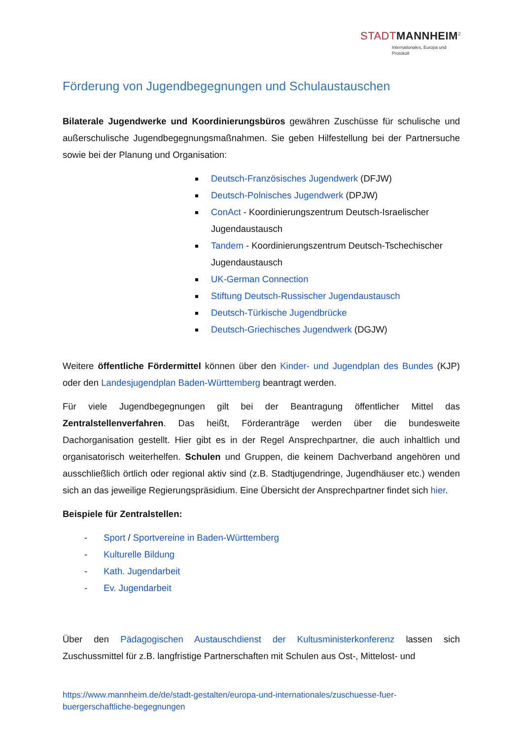STADTMANNHEIM<sup>2</sup>
Internationales, Europa und Protokoll
Förderung von Jugendbegegnungen und Schulaustauschen
Bilaterale Jugendwerke und Koordinierungsbüros gewähren Zuschüsse für schulische und außerschulische Jugendbegegnungsmaßnahmen. Sie geben Hilfestellung bei der Partnersuche sowie bei der Planung und Organisation:
Deutsch-Französisches Jugendwerk (DFJW)
Deutsch-Polnisches Jugendwerk (DPJW)
ConAct - Koordinierungszentrum Deutsch-Israelischer Jugendaustausch
Tandem - Koordinierungszentrum Deutsch-Tschechischer Jugendaustausch
UK-German Connection
Stiftung Deutsch-Russischer Jugendaustausch
Deutsch-Türkische Jugendbrücke
Deutsch-Griechisches Jugendwerk (DGJW)
Weitere öffentliche Fördermittel können über den Kinder- und Jugendplan des Bundes (KJP) oder den Landesjugendplan Baden-Württemberg beantragt werden.
Für viele Jugendbegegnungen gilt bei der Beantragung öffentlicher Mittel das Zentralstellenverfahren. Das heißt, Förderanträge werden über die bundesweite Dachorganisation gestellt. Hier gibt es in der Regel Ansprechpartner, die auch inhaltlich und organisatorisch weiterhelfen. Schulen und Gruppen, die keinem Dachverband angehören und ausschließlich örtlich oder regional aktiv sind (z.B. Stadtjugendringe, Jugendhäuser etc.) wenden sich an das jeweilige Regierungspräsidium. Eine Übersicht der Ansprechpartner findet sich hier.
Beispiele für Zentralstellen:
- Sport / Sportvereine in Baden-Württemberg
- Kulturelle Bildung
- Kath. Jugendarbeit
- Ev. Jugendarbeit
Über den Pädagogischen Austauschdienst der Kultusministerkonferenz lassen sich Zuschussmittel für z.B. langfristige Partnerschaften mit Schulen aus Ost-, Mittelost- und
https://www.mannheim.de/de/stadt-gestalten/europa-und-internationales/zuschuesse-fuer-buergerschaftliche-begegnungen